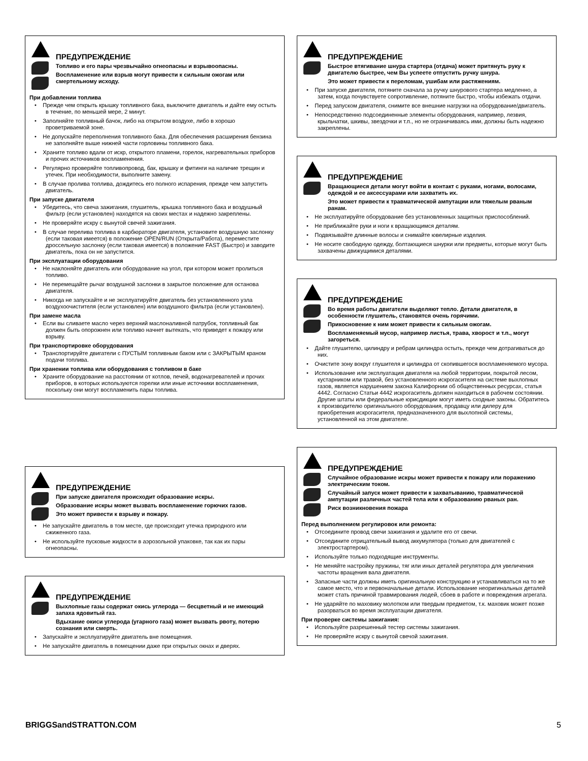ПРЕДУПРЕЖДЕНИЕ
Топливо и его пары чрезвычайно огнеопасны и взрывоопасны.
Воспламенение или взрыв могут привести к сильным ожогам или смертельному исходу.
При добавлении топлива
• Прежде чем открыть крышку топливного бака, выключите двигатель и дайте ему остыть в течение, по меньшей мере, 2 минут.
• Заполняйте топливный бачок, либо на открытом воздухе, либо в хорошо проветриваемой зоне.
• Не допускайте переполнения топливного бака. Для обеспечения расширения бензина не заполняйте выше нижней части горловины топливного бака.
• Храните топливо вдали от искр, открытого пламени, горелок, нагревательных приборов и прочих источников воспламенения.
• Регулярно проверяйте топливопровод, бак, крышку и фитинги на наличие трещин и утечек. При необходимости, выполните замену.
• В случае пролива топлива, дождитесь его полного испарения, прежде чем запустить двигатель.
При запуске двигателя
• Убедитесь, что свеча зажигания, глушитель, крышка топливного бака и воздушный фильтр (если установлен) находятся на своих местах и надежно закреплены.
• Не проверяйте искру с вынутой свечей зажигания.
• В случае перелива топлива в карбюраторе двигателя, установите воздушную заслонку (если таковая имеется) в положение OPEN/RUN (Открыта/Работа), переместите дроссельную заслонку (если таковая имеется) в положение FAST (Быстро) и заводите двигатель, пока он не запустится.
При эксплуатации оборудования
• Не наклоняйте двигатель или оборудование на угол, при котором может пролиться топливо.
• Не перемещайте рычаг воздушной заслонки в закрытое положение для останова двигателя.
• Никогда не запускайте и не эксплуатируйте двигатель без установленного узла воздухоочистителя (если установлен) или воздушного фильтра (если установлен).
При замене масла
• Если вы сливаете масло через верхний маслоналивной патрубок, топливный бак должен быть опорожнен или топливо начнет вытекать, что приведет к пожару или взрыву.
При транспортировке оборудования
• Транспортируйте двигатели с ПУСТЫМ топливным баком или с ЗАКРЫТЫМ краном подачи топлива.
При хранении топлива или оборудования с топливом в баке
• Храните оборудование на расстоянии от котлов, печей, водонагревателей и прочих приборов, в которых используются горелки или иные источники воспламенения, поскольку они могут воспламенить пары топлива.
ПРЕДУПРЕЖДЕНИЕ
При запуске двигателя происходит образование искры.
Образование искры может вызвать воспламенение горючих газов.
Это может привести к взрыву и пожару.
• Не запускайте двигатель в том месте, где происходит утечка природного или сжиженного газа.
• Не используйте пусковые жидкости в аэрозольной упаковке, так как их пары огнеопасны.
ПРЕДУПРЕЖДЕНИЕ
Выхлопные газы содержат окись углерода — бесцветный и не имеющий запаха ядовитый газ.
Вдыхание окиси углерода (угарного газа) может вызвать рвоту, потерю сознания или смерть.
• Запускайте и эксплуатируйте двигатель вне помещения.
• Не запускайте двигатель в помещении даже при открытых окнах и дверях.
ПРЕДУПРЕЖДЕНИЕ
Быстрое втягивание шнура стартера (отдача) может притянуть руку к двигателю быстрее, чем Вы успеете отпустить ручку шнура.
Это может привести к переломам, ушибам или растяжениям.
• При запуске двигателя, потяните сначала за ручку шнурового стартера медленно, а затем, когда почувствуете сопротивление, потяните быстро, чтобы избежать отдачи.
• Перед запуском двигателя, снимите все внешние нагрузки на оборудование/двигатель.
• Непосредственно подсоединенные элементы оборудования, например, лезвия, крыльчатки, шкивы, звездочки и т.п., но не ограничиваясь ими, должны быть надежно закреплены.
ПРЕДУПРЕЖДЕНИЕ
Вращающиеся детали могут войти в контакт с руками, ногами, волосами, одеждой и ее аксессуарами или захватить их.
Это может привести к травматической ампутации или тяжелым рваным ранам.
• Не эксплуатируйте оборудование без установленных защитных приспособлений.
• Не приближайте руки и ноги к вращающимся деталям.
• Подвязывайте длинные волосы и снимайте ювелирные изделия.
• Не носите свободную одежду, болтающиеся шнурки или предметы, которые могут быть захвачены движущимися деталями.
ПРЕДУПРЕЖДЕНИЕ
Во время работы двигатели выделяют тепло. Детали двигателя, в особенности глушитель, становятся очень горячими.
Прикосновение к ним может привести к сильным ожогам.
Воспламеняемый мусор, например листья, трава, хворост и т.п., могут загореться.
• Дайте глушителю, цилиндру и ребрам цилиндра остыть, прежде чем дотрагиваться до них.
• Очистите зону вокруг глушителя и цилиндра от скопившегося воспламеняемого мусора.
• Использование или эксплуатация двигателя на любой территории, покрытой лесом, кустарником или травой, без установленного искрогасителя на системе выхлопных газов, является нарушением закона Калифорнии об общественных ресурсах, статья 4442. Согласно Статьи 4442 искрогаситель должен находиться в рабочем состоянии. Другие штаты или федеральные юрисдикции могут иметь сходные законы. Обратитесь к производителю оригинального оборудования, продавцу или дилеру для приобретения искрогасителя, предназначенного для выхлопной системы, установленной на этом двигателе.
ПРЕДУПРЕЖДЕНИЕ
Случайное образование искры может привести к пожару или поражению электрическим током.
Случайный запуск может привести к захватыванию, травматической ампутации различных частей тела или к образованию рваных ран.
Риск возникновения пожара
Перед выполнением регулировок или ремонта:
• Отсоедините провод свечи зажигания и удалите его от свечи.
• Отсоедините отрицательный вывод аккумулятора (только для двигателей с электростартером).
• Используйте только подходящие инструменты.
• Не меняйте настройку пружины, тяг или иных деталей регулятора для увеличения частоты вращения вала двигателя.
• Запасные части должны иметь оригинальную конструкцию и устанавливаться на то же самое место, что и первоначальные детали. Использование неоригинальных деталей может стать причиной травмирования людей, сбоев в работе и повреждения агрегата.
• Не ударяйте по маховику молотком или твердым предметом, т.к. маховик может позже разорваться во время эксплуатации двигателя.
При проверке системы зажигания:
• Используйте разрешенный тестер системы зажигания.
• Не проверяйте искру с вынутой свечой зажигания.
BRIGGSandSTRATTON.COM 5